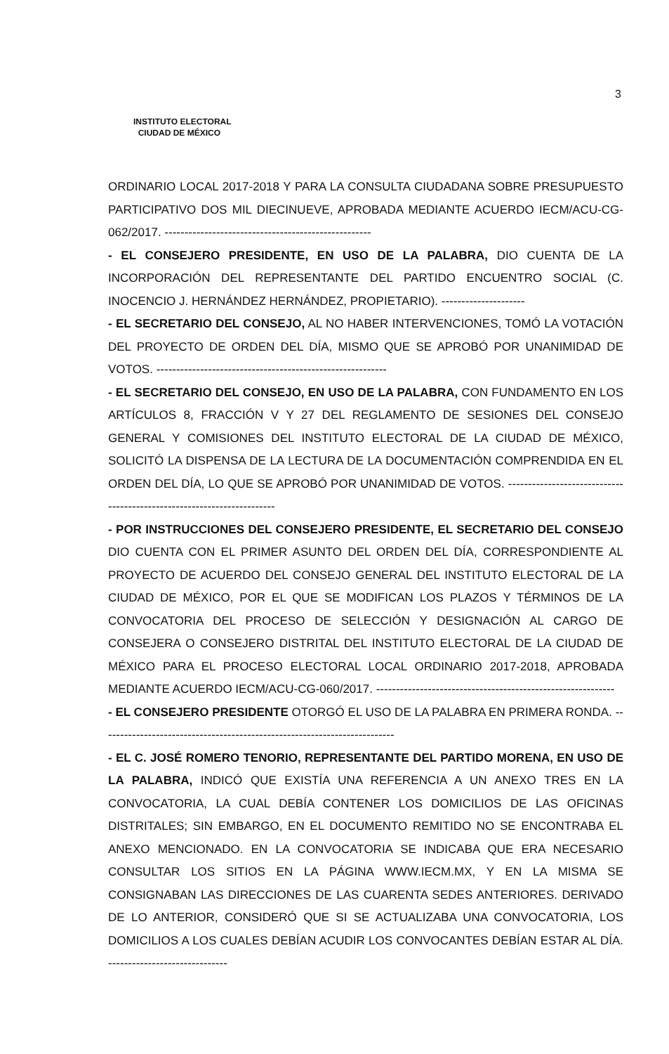INSTITUTO ELECTORAL
CIUDAD DE MÉXICO
3
ORDINARIO LOCAL 2017-2018 Y PARA LA CONSULTA CIUDADANA SOBRE PRESUPUESTO PARTICIPATIVO DOS MIL DIECINUEVE, APROBADA MEDIANTE ACUERDO IECM/ACU-CG-062/2017. ----------------------------------------------------
- EL CONSEJERO PRESIDENTE, EN USO DE LA PALABRA, DIO CUENTA DE LA INCORPORACIÓN DEL REPRESENTANTE DEL PARTIDO ENCUENTRO SOCIAL (C. INOCENCIO J. HERNÁNDEZ HERNÁNDEZ, PROPIETARIO). ---------------------
- EL SECRETARIO DEL CONSEJO, AL NO HABER INTERVENCIONES, TOMÓ LA VOTACIÓN DEL PROYECTO DE ORDEN DEL DÍA, MISMO QUE SE APROBÓ POR UNANIMIDAD DE VOTOS. ----------------------------------------------------------
- EL SECRETARIO DEL CONSEJO, EN USO DE LA PALABRA, CON FUNDAMENTO EN LOS ARTÍCULOS 8, FRACCIÓN V Y 27 DEL REGLAMENTO DE SESIONES DEL CONSEJO GENERAL Y COMISIONES DEL INSTITUTO ELECTORAL DE LA CIUDAD DE MÉXICO, SOLICITÓ LA DISPENSA DE LA LECTURA DE LA DOCUMENTACIÓN COMPRENDIDA EN EL ORDEN DEL DÍA, LO QUE SE APROBÓ POR UNANIMIDAD DE VOTOS. -----------------------------------------------------------------------
- POR INSTRUCCIONES DEL CONSEJERO PRESIDENTE, EL SECRETARIO DEL CONSEJO DIO CUENTA CON EL PRIMER ASUNTO DEL ORDEN DEL DÍA, CORRESPONDIENTE AL PROYECTO DE ACUERDO DEL CONSEJO GENERAL DEL INSTITUTO ELECTORAL DE LA CIUDAD DE MÉXICO, POR EL QUE SE MODIFICAN LOS PLAZOS Y TÉRMINOS DE LA CONVOCATORIA DEL PROCESO DE SELECCIÓN Y DESIGNACIÓN AL CARGO DE CONSEJERA O CONSEJERO DISTRITAL DEL INSTITUTO ELECTORAL DE LA CIUDAD DE MÉXICO PARA EL PROCESO ELECTORAL LOCAL ORDINARIO 2017-2018, APROBADA MEDIANTE ACUERDO IECM/ACU-CG-060/2017. ------------------------------------------------------------
- EL CONSEJERO PRESIDENTE OTORGÓ EL USO DE LA PALABRA EN PRIMERA RONDA. --------------------------------------------------------------------------
- EL C. JOSÉ ROMERO TENORIO, REPRESENTANTE DEL PARTIDO MORENA, EN USO DE LA PALABRA, INDICÓ QUE EXISTÍA UNA REFERENCIA A UN ANEXO TRES EN LA CONVOCATORIA, LA CUAL DEBÍA CONTENER LOS DOMICILIOS DE LAS OFICINAS DISTRITALES; SIN EMBARGO, EN EL DOCUMENTO REMITIDO NO SE ENCONTRABA EL ANEXO MENCIONADO. EN LA CONVOCATORIA SE INDICABA QUE ERA NECESARIO CONSULTAR LOS SITIOS EN LA PÁGINA WWW.IECM.MX, Y EN LA MISMA SE CONSIGNABAN LAS DIRECCIONES DE LAS CUARENTA SEDES ANTERIORES. DERIVADO DE LO ANTERIOR, CONSIDERÓ QUE SI SE ACTUALIZABA UNA CONVOCATORIA, LOS DOMICILIOS A LOS CUALES DEBÍAN ACUDIR LOS CONVOCANTES DEBÍAN ESTAR AL DÍA. ------------------------------